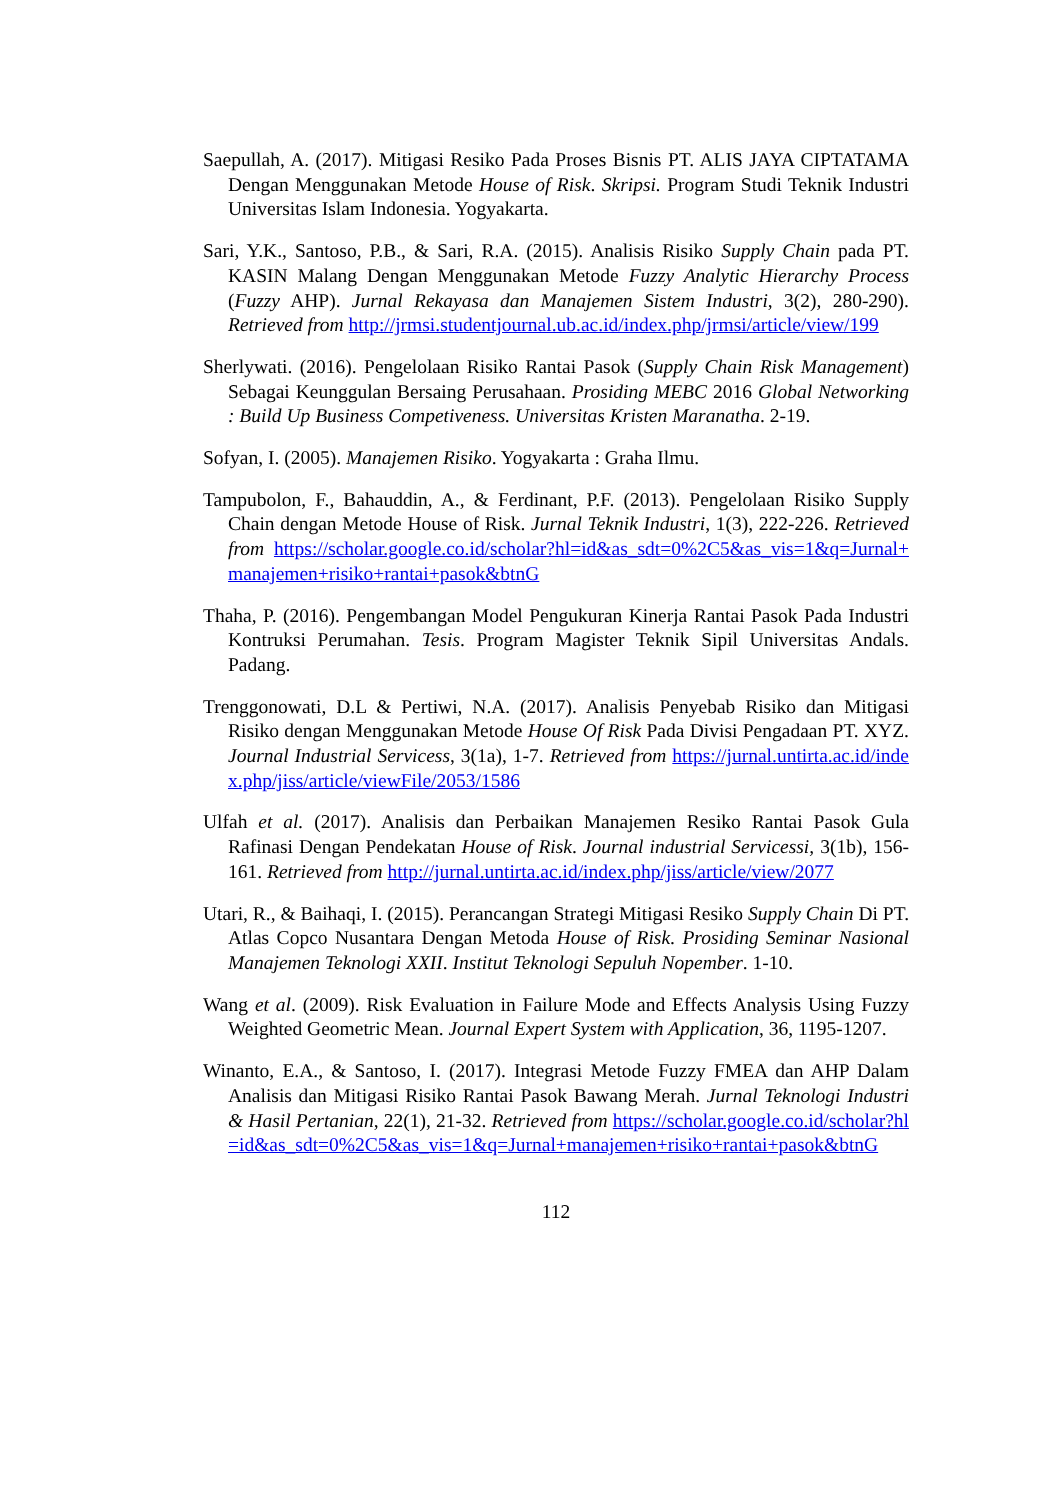Saepullah, A. (2017). Mitigasi Resiko Pada Proses Bisnis PT. ALIS JAYA CIPTATAMA Dengan Menggunakan Metode House of Risk. Skripsi. Program Studi Teknik Industri Universitas Islam Indonesia. Yogyakarta.
Sari, Y.K., Santoso, P.B., & Sari, R.A. (2015). Analisis Risiko Supply Chain pada PT. KASIN Malang Dengan Menggunakan Metode Fuzzy Analytic Hierarchy Process (Fuzzy AHP). Jurnal Rekayasa dan Manajemen Sistem Industri, 3(2), 280-290). Retrieved from http://jrmsi.studentjournal.ub.ac.id/index.php/jrmsi/article/view/199
Sherlywati. (2016). Pengelolaan Risiko Rantai Pasok (Supply Chain Risk Management) Sebagai Keunggulan Bersaing Perusahaan. Prosiding MEBC 2016 Global Networking : Build Up Business Competiveness. Universitas Kristen Maranatha. 2-19.
Sofyan, I. (2005). Manajemen Risiko. Yogyakarta : Graha Ilmu.
Tampubolon, F., Bahauddin, A., & Ferdinant, P.F. (2013). Pengelolaan Risiko Supply Chain dengan Metode House of Risk. Jurnal Teknik Industri, 1(3), 222-226. Retrieved from https://scholar.google.co.id/scholar?hl=id&as_sdt=0%2C5&as_vis=1&q=Jurnal+manajemen+risiko+rantai+pasok&btnG
Thaha, P. (2016). Pengembangan Model Pengukuran Kinerja Rantai Pasok Pada Industri Kontruksi Perumahan. Tesis. Program Magister Teknik Sipil Universitas Andals. Padang.
Trenggonowati, D.L & Pertiwi, N.A. (2017). Analisis Penyebab Risiko dan Mitigasi Risiko dengan Menggunakan Metode House Of Risk Pada Divisi Pengadaan PT. XYZ. Journal Industrial Servicess, 3(1a), 1-7. Retrieved from https://jurnal.untirta.ac.id/index.php/jiss/article/viewFile/2053/1586
Ulfah et al. (2017). Analisis dan Perbaikan Manajemen Resiko Rantai Pasok Gula Rafinasi Dengan Pendekatan House of Risk. Journal industrial Servicessi, 3(1b), 156-161. Retrieved from http://jurnal.untirta.ac.id/index.php/jiss/article/view/2077
Utari, R., & Baihaqi, I. (2015). Perancangan Strategi Mitigasi Resiko Supply Chain Di PT. Atlas Copco Nusantara Dengan Metoda House of Risk. Prosiding Seminar Nasional Manajemen Teknologi XXII. Institut Teknologi Sepuluh Nopember. 1-10.
Wang et al. (2009). Risk Evaluation in Failure Mode and Effects Analysis Using Fuzzy Weighted Geometric Mean. Journal Expert System with Application, 36, 1195-1207.
Winanto, E.A., & Santoso, I. (2017). Integrasi Metode Fuzzy FMEA dan AHP Dalam Analisis dan Mitigasi Risiko Rantai Pasok Bawang Merah. Jurnal Teknologi Industri & Hasil Pertanian, 22(1), 21-32. Retrieved from https://scholar.google.co.id/scholar?hl=id&as_sdt=0%2C5&as_vis=1&q=Jurnal+manajemen+risiko+rantai+pasok&btnG
112